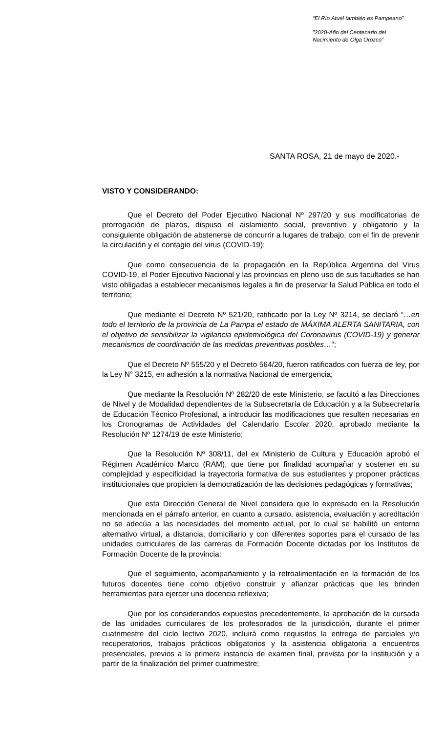“El Río Atuel también es Pampeano”
”2020-Año del Centenario del
Nacimiento de Olga Orozco”
SANTA ROSA, 21 de mayo de 2020.-
VISTO Y CONSIDERANDO:
Que el Decreto del Poder Ejecutivo Nacional Nº 297/20 y sus modificatorias de prorrogación de plazos, dispuso el aislamiento social, preventivo y obligatorio y la consiguiente obligación de abstenerse de concurrir a lugares de trabajo, con el fin de prevenir la circulación y el contagio del virus (COVID-19);
Que como consecuencia de la propagación en la República Argentina del Virus COVID-19, el Poder Ejecutivo Nacional y las provincias en pleno uso de sus facultades se han visto obligadas a establecer mecanismos legales a fin de preservar la Salud Pública en todo el territorio;
Que mediante el Decreto Nº 521/20, ratificado por la Ley Nº 3214, se declaró “…en todo el territorio de la provincia de La Pampa el estado de MÁXIMA ALERTA SANITARIA, con el objetivo de sensibilizar la vigilancia epidemiológica del Coronavirus (COVID-19) y generar mecanismos de coordinación de las medidas preventivas posibles…”;
Que el Decreto Nº 555/20 y el Decreto 564/20, fueron ratificados con fuerza de ley, por la Ley N° 3215, en adhesión a la normativa Nacional de emergencia;
Que mediante la Resolución Nº 282/20 de este Ministerio, se facultó a las Direcciones de Nivel y de Modalidad dependientes de la Subsecretaría de Educación y a la Subsecretaría de Educación Técnico Profesional, a introducir las modificaciones que resulten necesarias en los Cronogramas de Actividades del Calendario Escolar 2020, aprobado mediante la Resolución Nº 1274/19 de este Ministerio;
Que la Resolución Nº 308/11, del ex Ministerio de Cultura y Educación aprobó el Régimen Académico Marco (RAM), que tiene por finalidad acompañar y sostener en su complejidad y especificidad la trayectoria formativa de sus estudiantes y proponer prácticas institucionales que propicien la democratización de las decisiones pedagógicas y formativas;
Que esta Dirección General de Nivel considera que lo expresado en la Resolución mencionada en el párrafo anterior, en cuanto a cursado, asistencia, evaluación y acreditación no se adecúa a las necesidades del momento actual, por lo cual se habilitó un entorno alternativo virtual, a distancia, domiciliario y con diferentes soportes para el cursado de las unidades curriculares de las carreras de Formación Docente dictadas por los Institutos de Formación Docente de la provincia;
Que el seguimiento, acompañamiento y la retroalimentación en la formación de los futuros docentes tiene como objetivo construir y afianzar prácticas que les brinden herramientas para ejercer una docencia reflexiva;
Que por los considerandos expuestos precedentemente, la aprobación de la cursada de las unidades curriculares de los profesorados de la jurisdicción, durante el primer cuatrimestre del ciclo lectivo 2020, incluirá como requisitos la entrega de parciales y/o recuperatorios, trabajos prácticos obligatorios y la asistencia obligatoria a encuentros presenciales, previos a la primera instancia de examen final, prevista por la Institución y a partir de la finalización del primer cuatrimestre;